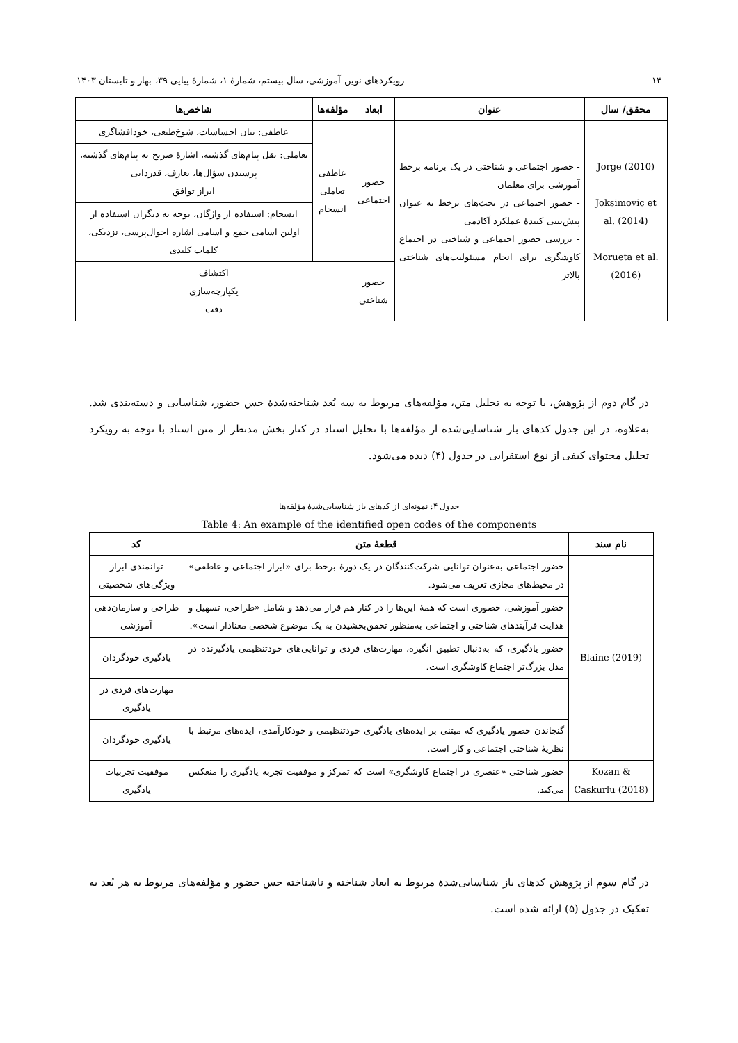۱۴ رویکردهای نوین آموزشی، سال بیستم، شمارهٔ ۱، شمارهٔ پیاپی ۳۹، بهار و تابستان ۱۴۰۳
| محقق/ سال | عنوان | ابعاد | مؤلفه‌ها | شاخص‌ها |
| --- | --- | --- | --- | --- |
| Jorge (2010) Joksimovic et al. (2014) Morueta et al. (2016) | - حضور اجتماعی و شناختی در یک برنامه برخط آموزشی برای معلمان - حضور اجتماعی در بحث‌های برخط به عنوان پیش‌بینی کنندهٔ عملکرد آکادمی - بررسی حضور اجتماعی و شناختی در اجتماع کاوشگری برای انجام مسئولیت‌های شناختی بالاتر | حضور اجتماعی | عاطفی تعاملی انسجام | عاطفی: بیان احساسات، شوخ‌طبعی، خودافشاگری |
| | | | | تعاملی: نقل پیام‌های گذشته، اشارهٔ صریح به پیام‌های گذشته، پرسیدن سؤال‌ها، تعارف، قدردانی ابراز توافق |
| | | | | انسجام: استفاده از واژگان، توجه به دیگران استفاده از اولین اسامی جمع و اسامی اشاره احوال‌پرسی، نزدیکی، کلمات کلیدی |
| | | حضور شناختی | اکتشاف یکپارچه‌سازی دقت | |
در گام دوم از پژوهش، با توجه به تحلیل متن، مؤلفه‌های مربوط به سه بُعد شناخته‌شدهٔ حس حضور، شناسایی و دسته‌بندی شد. به‌علاوه، در این جدول کدهای باز شناسایی‌شده از مؤلفه‌ها با تحلیل اسناد در کنار بخش مدنظر از متن اسناد با توجه به رویکرد تحلیل محتوای کیفی از نوع استقرایی در جدول (۴) دیده می‌شود.
جدول ۴: نمونه‌ای از کدهای باز شناسایی‌شدهٔ مؤلفه‌ها
Table 4: An example of the identified open codes of the components
| نام سند | قطعهٔ متن | کد |
| --- | --- | --- |
| Blaine (2019) | حضور اجتماعی به‌عنوان توانایی شرکت‌کنندگان در یک دورهٔ برخط برای «ابراز اجتماعی و عاطفی» در محیط‌های مجازی تعریف می‌شود. | توانمندی ابراز ویژگی‌های شخصیتی |
| | حضور آموزشی، حضوری است که همهٔ این‌ها را در کنار هم قرار می‌دهد و شامل «طراحی، تسهیل و هدایت فرآیندهای شناختی و اجتماعی به‌منظور تحقق‌بخشیدن به یک موضوع شخصی معنادار است». | طراحی و سازمان‌دهی آموزشی |
| | حضور یادگیری، که به‌دنبال تطبیق انگیزه، مهارت‌های فردی و توانایی‌های خودتنظیمی یادگیرنده در مدل بزرگ‌تر اجتماع کاوشگری است. | یادگیری خودگردان |
| | | مهارت‌های فردی در یادگیری |
| | گنجاندن حضور یادگیری که مبتنی بر ایده‌های یادگیری خودتنظیمی و خودکارآمدی، ایده‌های مرتبط با نظریهٔ شناختی اجتماعی و کار است. | یادگیری خودگردان |
| Kozan & Caskurlu (2018) | حضور شناختی «عنصری در اجتماع کاوشگری» است که تمرکز و موفقیت تجربه یادگیری را منعکس می‌کند. | موفقیت تجربیات یادگیری |
در گام سوم از پژوهش کدهای باز شناسایی‌شدهٔ مربوط به ابعاد شناخته و ناشناخته حس حضور و مؤلفه‌های مربوط به هر بُعد به تفکیک در جدول (۵) ارائه شده است.